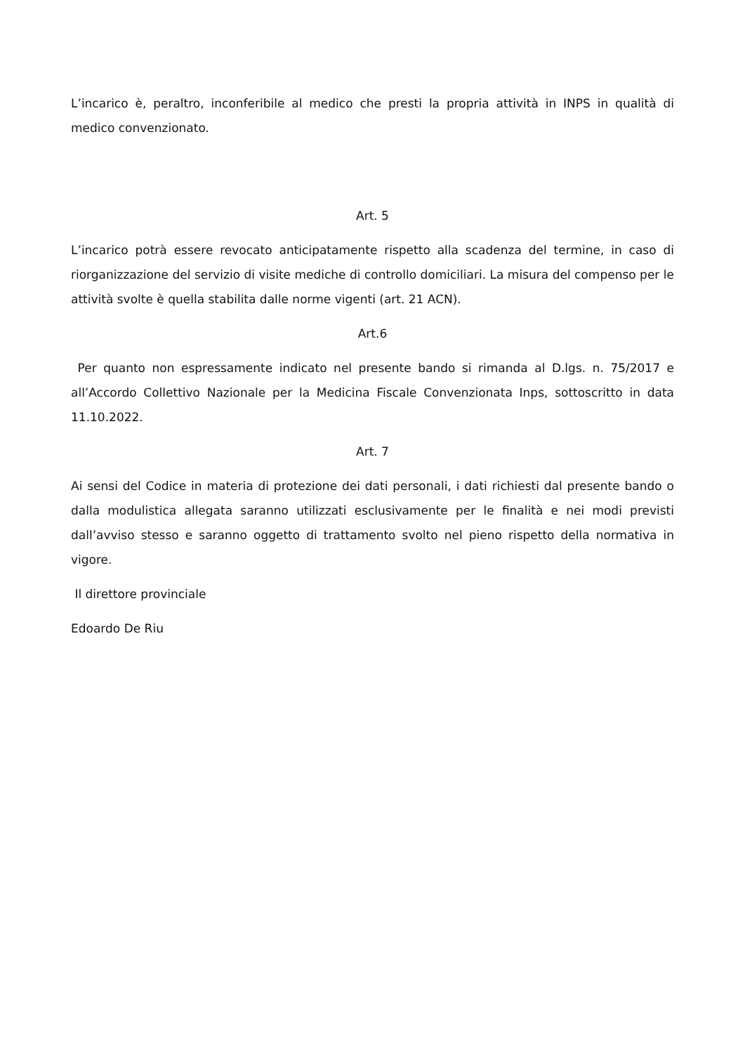L’incarico è, peraltro, inconferibile al medico che presti la propria attività in INPS in qualità di medico convenzionato.
Art. 5
L’incarico potrà essere revocato anticipatamente rispetto alla scadenza del termine, in caso di riorganizzazione del servizio di visite mediche di controllo domiciliari. La misura del compenso per le attività svolte è quella stabilita dalle norme vigenti (art. 21 ACN).
Art.6
Per quanto non espressamente indicato nel presente bando si rimanda al D.lgs. n. 75/2017 e all’Accordo Collettivo Nazionale per la Medicina Fiscale Convenzionata Inps, sottoscritto in data 11.10.2022.
Art. 7
Ai sensi del Codice in materia di protezione dei dati personali, i dati richiesti dal presente bando o dalla modulistica allegata saranno utilizzati esclusivamente per le finalità e nei modi previsti dall’avviso stesso e saranno oggetto di trattamento svolto nel pieno rispetto della normativa in vigore.
Il direttore provinciale
Edoardo De Riu